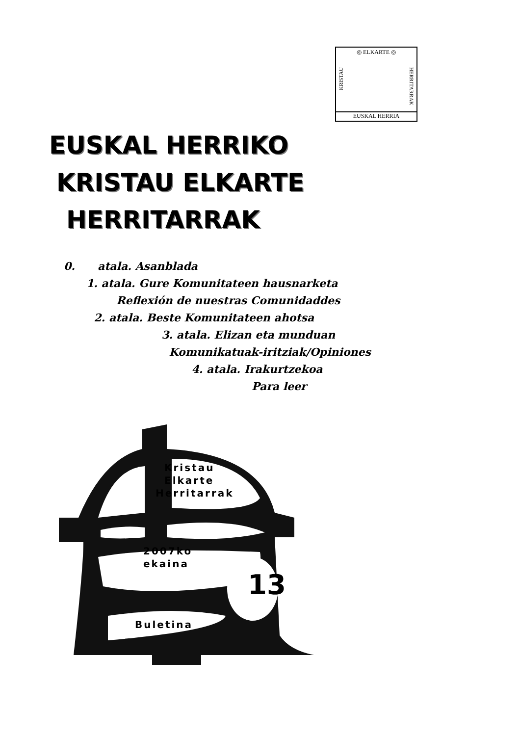◎ ELKARTE ◎
KRISTAU
HERRITARRAK
EUSKAL HERRIA
EUSKAL HERRIKO
KRISTAU ELKARTE
HERRITARRAK
0. atala. Asanblada
1. atala. Gure Komunitateen hausnarketa
Reflexión de nuestras Comunidaddes
2. atala. Beste Komunitateen ahotsa
3. atala. Elizan eta munduan
Komunikatuak-iritziak/Opiniones
4. atala. Irakurtzekoa
Para leer
Kristau
Elkarte
Herritarrak
2007ko
ekaina
13
Buletina